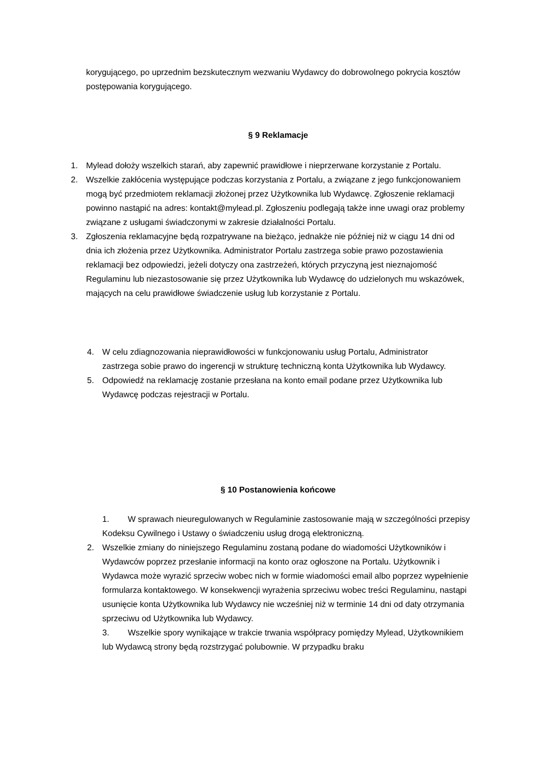korygującego, po uprzednim bezskutecznym wezwaniu Wydawcy do dobrowolnego pokrycia kosztów postępowania korygującego.
§ 9 Reklamacje
1. Mylead dołoży wszelkich starań, aby zapewnić prawidłowe i nieprzerwane korzystanie z Portalu.
2. Wszelkie zakłócenia występujące podczas korzystania z Portalu, a związane z jego funkcjonowaniem mogą być przedmiotem reklamacji złożonej przez Użytkownika lub Wydawcę. Zgłoszenie reklamacji powinno nastąpić na adres: kontakt@mylead.pl. Zgłoszeniu podlegają także inne uwagi oraz problemy związane z usługami świadczonymi w zakresie działalności Portalu.
3. Zgłoszenia reklamacyjne będą rozpatrywane na bieżąco, jednakże nie później niż w ciągu 14 dni od dnia ich złożenia przez Użytkownika. Administrator Portalu zastrzega sobie prawo pozostawienia reklamacji bez odpowiedzi, jeżeli dotyczy ona zastrzeżeń, których przyczyną jest nieznajomość Regulaminu lub niezastosowanie się przez Użytkownika lub Wydawcę do udzielonych mu wskazówek, mających na celu prawidłowe świadczenie usług lub korzystanie z Portalu.
4. W celu zdiagnozowania nieprawidłowości w funkcjonowaniu usług Portalu, Administrator zastrzega sobie prawo do ingerencji w strukturę techniczną konta Użytkownika lub Wydawcy.
5. Odpowiedź na reklamację zostanie przesłana na konto email podane przez Użytkownika lub Wydawcę podczas rejestracji w Portalu.
§ 10 Postanowienia końcowe
1. W sprawach nieuregulowanych w Regulaminie zastosowanie mają w szczególności przepisy Kodeksu Cywilnego i Ustawy o świadczeniu usług drogą elektroniczną.
2. Wszelkie zmiany do niniejszego Regulaminu zostaną podane do wiadomości Użytkowników i Wydawców poprzez przesłanie informacji na konto oraz ogłoszone na Portalu. Użytkownik i Wydawca może wyrazić sprzeciw wobec nich w formie wiadomości email albo poprzez wypełnienie formularza kontaktowego. W konsekwencji wyrażenia sprzeciwu wobec treści Regulaminu, nastąpi usunięcie konta Użytkownika lub Wydawcy nie wcześniej niż w terminie 14 dni od daty otrzymania sprzeciwu od Użytkownika lub Wydawcy.
3. Wszelkie spory wynikające w trakcie trwania współpracy pomiędzy Mylead, Użytkownikiem lub Wydawcą strony będą rozstrzygać polubownie. W przypadku braku